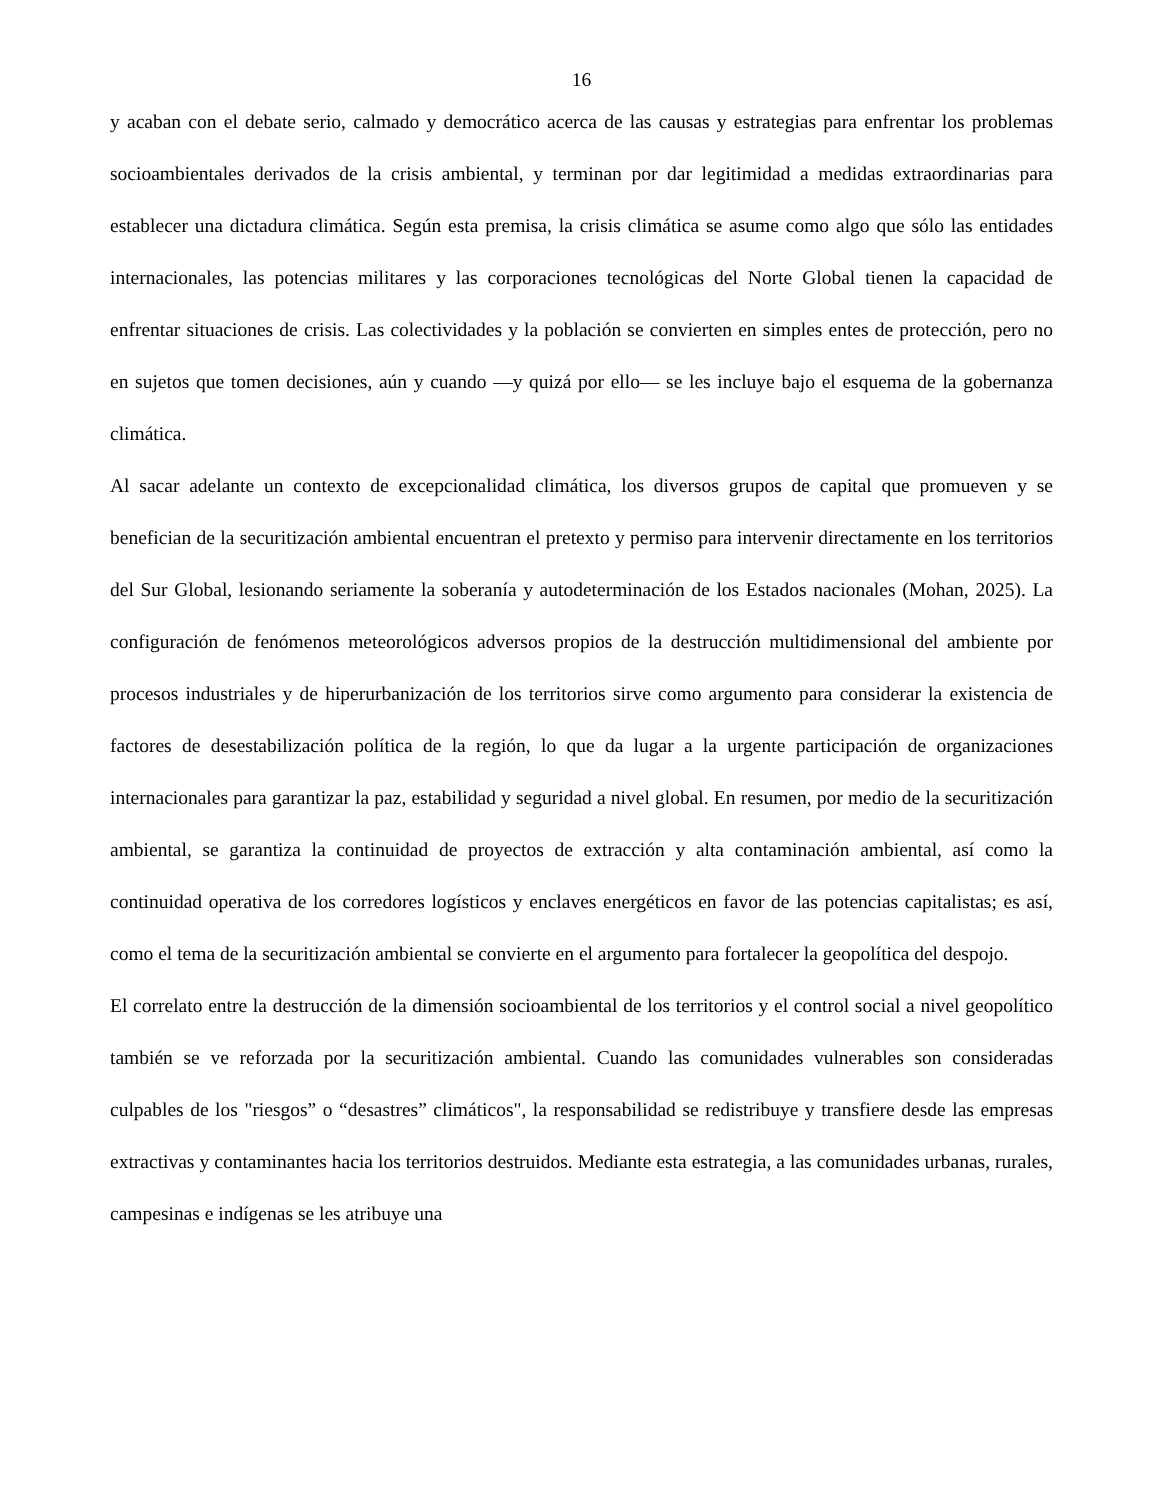16
y acaban con el debate serio, calmado y democrático acerca de las causas y estrategias para enfrentar los problemas socioambientales derivados de la crisis ambiental, y terminan por dar legitimidad a medidas extraordinarias para establecer una dictadura climática. Según esta premisa, la crisis climática se asume como algo que sólo las entidades internacionales, las potencias militares y las corporaciones tecnológicas del Norte Global tienen la capacidad de enfrentar situaciones de crisis. Las colectividades y la población se convierten en simples entes de protección, pero no en sujetos que tomen decisiones, aún y cuando —y quizá por ello— se les incluye bajo el esquema de la gobernanza climática.
Al sacar adelante un contexto de excepcionalidad climática, los diversos grupos de capital que promueven y se benefician de la securitización ambiental encuentran el pretexto y permiso para intervenir directamente en los territorios del Sur Global, lesionando seriamente la soberanía y autodeterminación de los Estados nacionales (Mohan, 2025). La configuración de fenómenos meteorológicos adversos propios de la destrucción multidimensional del ambiente por procesos industriales y de hiperurbanización de los territorios sirve como argumento para considerar la existencia de factores de desestabilización política de la región, lo que da lugar a la urgente participación de organizaciones internacionales para garantizar la paz, estabilidad y seguridad a nivel global. En resumen, por medio de la securitización ambiental, se garantiza la continuidad de proyectos de extracción y alta contaminación ambiental, así como la continuidad operativa de los corredores logísticos y enclaves energéticos en favor de las potencias capitalistas; es así, como el tema de la securitización ambiental se convierte en el argumento para fortalecer la geopolítica del despojo.
El correlato entre la destrucción de la dimensión socioambiental de los territorios y el control social a nivel geopolítico también se ve reforzada por la securitización ambiental. Cuando las comunidades vulnerables son consideradas culpables de los "riesgos” o “desastres” climáticos", la responsabilidad se redistribuye y transfiere desde las empresas extractivas y contaminantes hacia los territorios destruidos. Mediante esta estrategia, a las comunidades urbanas, rurales, campesinas e indígenas se les atribuye una